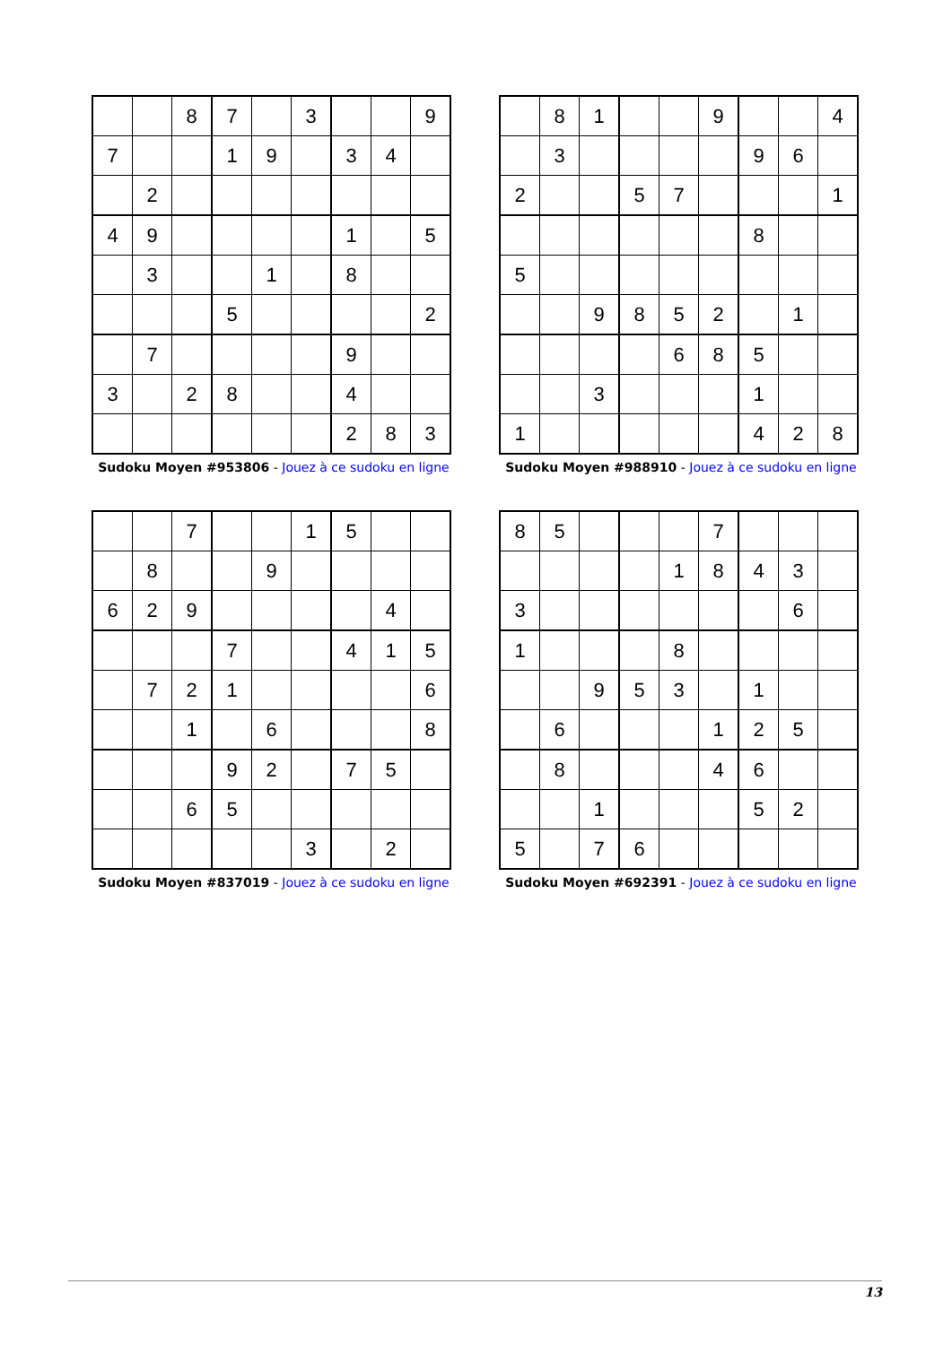| | | 8 | 7 | | 3 | | | 9 |
| 7 | | | 1 | 9 | | 3 | 4 | |
| | 2 | | | | | | | |
| 4 | 9 | | | | | 1 | | 5 |
| | 3 | | | 1 | | 8 | | |
| | | | 5 | | | | | 2 |
| | 7 | | | | | 9 | | |
| 3 | | 2 | 8 | | | 4 | | |
| | | | | | | 2 | 8 | 3 |
Sudoku Moyen #953806 - Jouez à ce sudoku en ligne
| | 8 | 1 | | | 9 | | | 4 |
| | 3 | | | | | 9 | 6 | |
| 2 | | | 5 | 7 | | | | 1 |
| | | | | | | 8 | | |
| 5 | | | | | | | | |
| | | 9 | 8 | 5 | 2 | | 1 | |
| | | | | 6 | 8 | 5 | | |
| | | 3 | | | | 1 | | |
| 1 | | | | | | 4 | 2 | 8 |
Sudoku Moyen #988910 - Jouez à ce sudoku en ligne
| | | 7 | | | 1 | 5 | | |
| | 8 | | | 9 | | | | |
| 6 | 2 | 9 | | | | | 4 | |
| | | | 7 | | | 4 | 1 | 5 |
| | 7 | 2 | 1 | | | | | 6 |
| | | 1 | | 6 | | | | 8 |
| | | | 9 | 2 | | 7 | 5 | |
| | | 6 | 5 | | | | | |
| | | | | | 3 | | 2 | |
Sudoku Moyen #837019 - Jouez à ce sudoku en ligne
| 8 | 5 | | | | 7 | | | |
| | | | | 1 | 8 | 4 | 3 | |
| 3 | | | | | | | 6 | |
| 1 | | | | 8 | | | | |
| | | 9 | 5 | 3 | | 1 | | |
| | 6 | | | | 1 | 2 | 5 | |
| | 8 | | | | 4 | 6 | | |
| | | 1 | | | | 5 | 2 | |
| 5 | | 7 | 6 | | | | | |
Sudoku Moyen #692391 - Jouez à ce sudoku en ligne
13